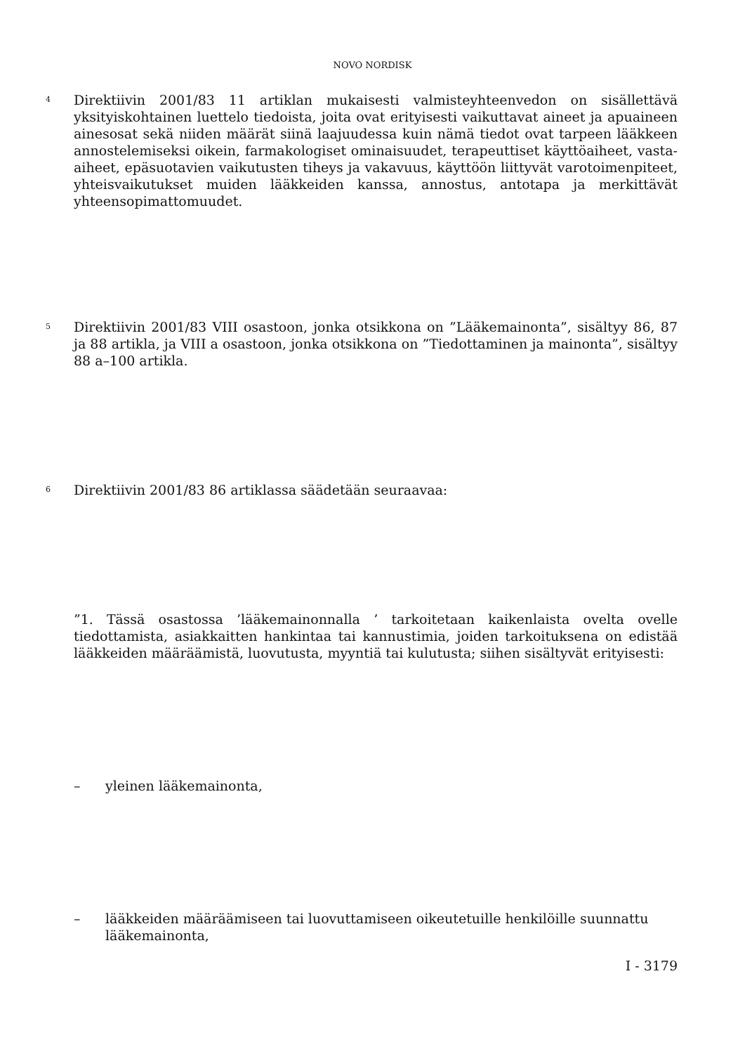NOVO NORDISK
4
Direktiivin 2001/83 11 artiklan mukaisesti valmisteyhteenvedon on sisällettävä yksityiskohtainen luettelo tiedoista, joita ovat erityisesti vaikuttavat aineet ja apuaineen ainesosat sekä niiden määrät siinä laajuudessa kuin nämä tiedot ovat tarpeen lääkkeen annostelemiseksi oikein, farmakologiset ominaisuudet, terapeuttiset käyttöaiheet, vasta-aiheet, epäsuotavien vaikutusten tiheys ja vakavuus, käyttöön liittyvät varotoimenpiteet, yhteisvaikutukset muiden lääkkeiden kanssa, annostus, antotapa ja merkittävät yhteensopimattomuudet.
5
Direktiivin 2001/83 VIII osastoon, jonka otsikkona on ”Lääkemainonta”, sisältyy 86, 87 ja 88 artikla, ja VIII a osastoon, jonka otsikkona on ”Tiedottaminen ja mainonta”, sisältyy 88 a–100 artikla.
6
Direktiivin 2001/83 86 artiklassa säädetään seuraavaa:
”1. Tässä osastossa ’lääkemainonnalla ’ tarkoitetaan kaikenlaista ovelta ovelle tiedottamista, asiakkaitten hankintaa tai kannustimia, joiden tarkoituksena on edistää lääkkeiden määräämistä, luovutusta, myyntiä tai kulutusta; siihen sisältyvät erityisesti:
– yleinen lääkemainonta,
– lääkkeiden määräämiseen tai luovuttamiseen oikeutetuille henkilöille suunnattu lääkemainonta,
I - 3179